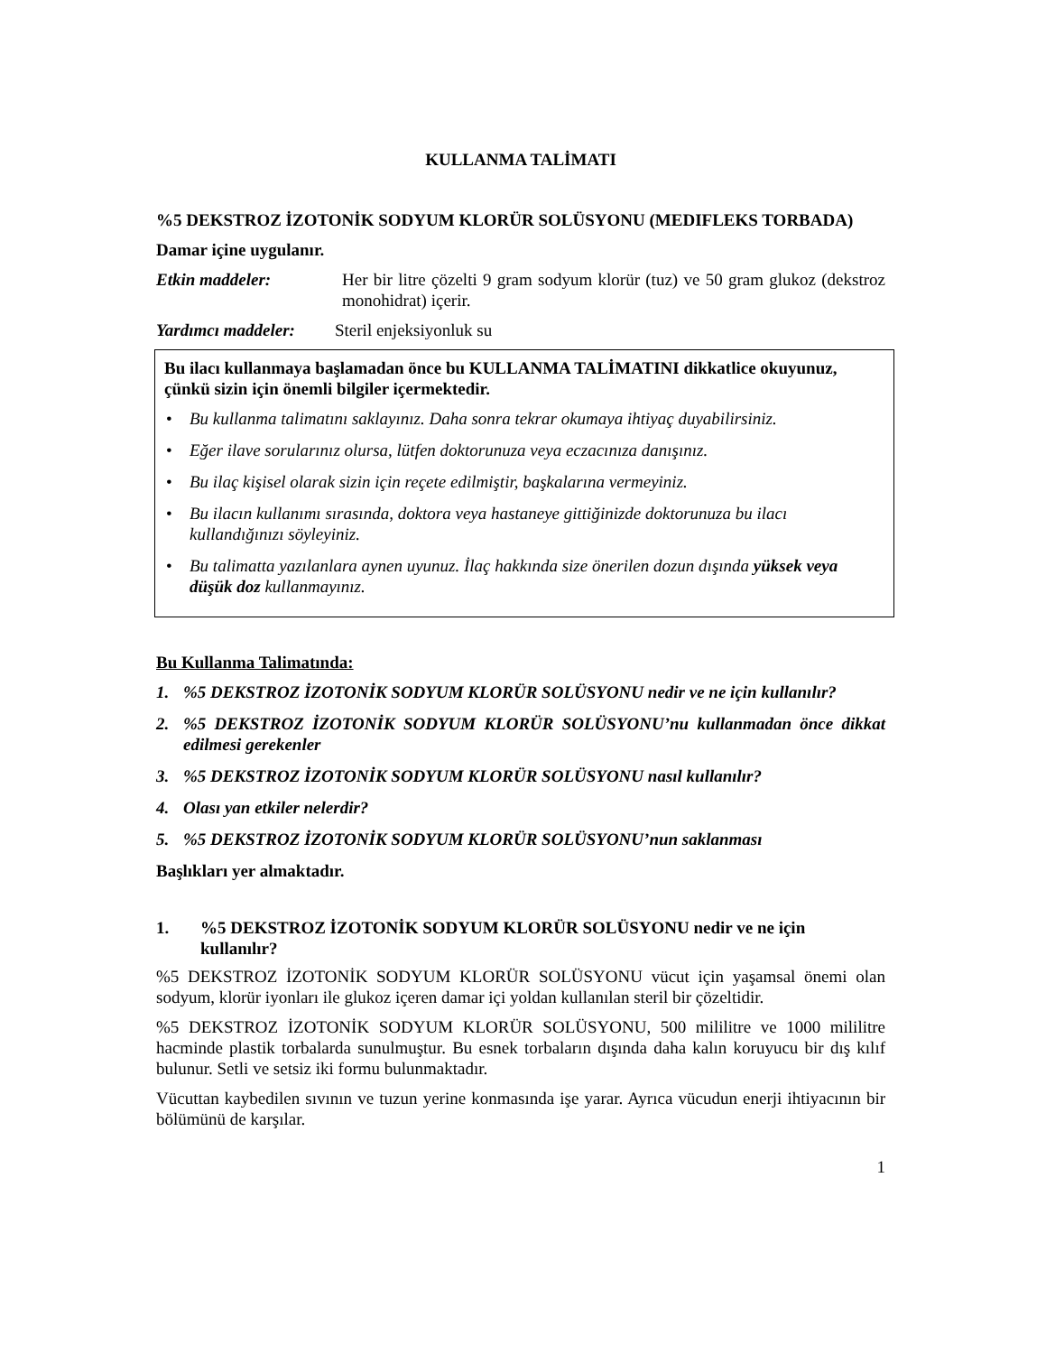KULLANMA TALİMATI
%5 DEKSTROZ İZOTONİK SODYUM KLORÜR SOLÜSYONU (MEDIFLEKS TORBADA)
Damar içine uygulanır.
Etkin maddeler: Her bir litre çözelti 9 gram sodyum klorür (tuz) ve 50 gram glukoz (dekstroz monohidrat) içerir.
Yardımcı maddeler:
Steril enjeksiyonluk su
Bu ilacı kullanmaya başlamadan önce bu KULLANMA TALİMATINI dikkatlice okuyunuz, çünkü sizin için önemli bilgiler içermektedir.
• Bu kullanma talimatını saklayınız. Daha sonra tekrar okumaya ihtiyaç duyabilirsiniz.
• Eğer ilave sorularınız olursa, lütfen doktorunuza veya eczacınıza danışınız.
• Bu ilaç kişisel olarak sizin için reçete edilmiştir, başkalarına vermeyiniz.
• Bu ilacın kullanımı sırasında, doktora veya hastaneye gittiğinizde doktorunuza bu ilacı kullandığınızı söyleyiniz.
• Bu talimatta yazılanlara aynen uyunuz. İlaç hakkında size önerilen dozun dışında yüksek veya düşük doz kullanmayınız.
Bu Kullanma Talimatında:
1.%5 DEKSTROZ İZOTONİK SODYUM KLORÜR SOLÜSYONU nedir ve ne için kullanılır?
2.%5 DEKSTROZ İZOTONİK SODYUM KLORÜR SOLÜSYONU’nu kullanmadan önce dikkat edilmesi gerekenler
3.%5 DEKSTROZ İZOTONİK SODYUM KLORÜR SOLÜSYONU nasıl kullanılır?
4. Olası yan etkiler nelerdir?
5.%5 DEKSTROZ İZOTONİK SODYUM KLORÜR SOLÜSYONU’nun saklanması
Başlıkları yer almaktadır.
1.%5 DEKSTROZ İZOTONİK SODYUM KLORÜR SOLÜSYONU nedir ve ne için kullanılır?
%5 DEKSTROZ İZOTONİK SODYUM KLORÜR SOLÜSYONU vücut için yaşamsal önemi olan sodyum, klorür iyonları ile glukoz içeren damar içi yoldan kullanılan steril bir çözeltidir.
%5 DEKSTROZ İZOTONİK SODYUM KLORÜR SOLÜSYONU, 500 mililitre ve 1000 mililitre hacminde plastik torbalarda sunulmuştur. Bu esnek torbaların dışında daha kalın koruyucu bir dış kılıf bulunur. Setli ve setsiz iki formu bulunmaktadır.
Vücuttan kaybedilen sıvının ve tuzun yerine konmasında işe yarar. Ayrıca vücudun enerji ihtiyacının bir bölümünü de karşılar.
1